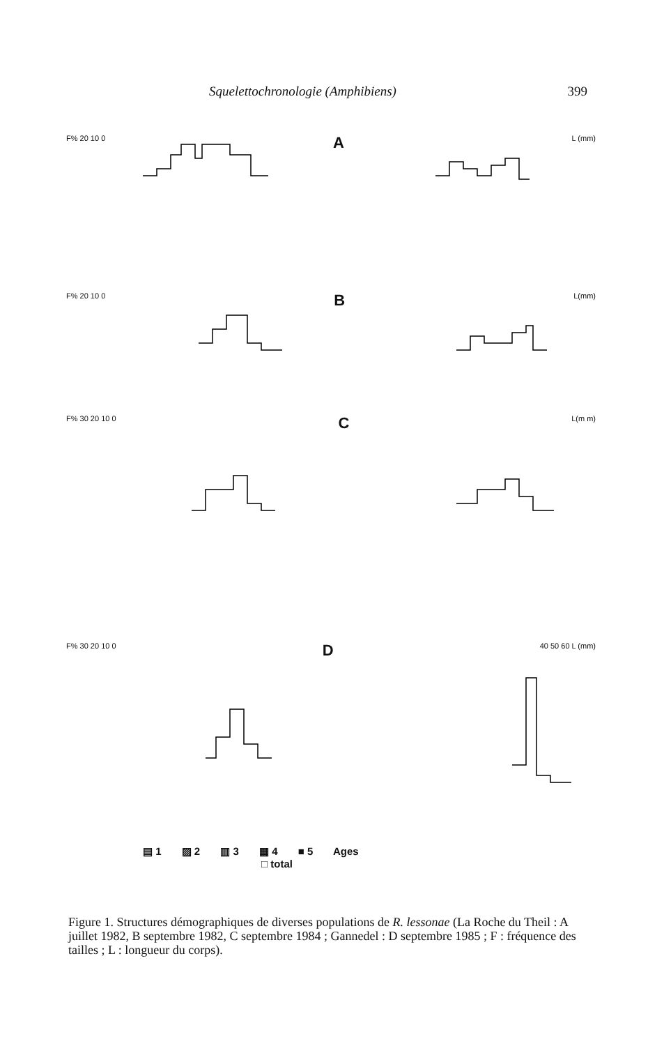Squelettochronologie (Amphibiens) 399
F% 20 10 0 A L (mm)
F% 20 10 0 B L(mm)
F% 30 20 10 0 C L(m m)
F% 30 20 10 0 D 40 50 60 L (mm)
▤ 1 ▨ 2 ▥ 3 ▦ 4 ■ 5 Ages
□ total
Figure 1. Structures démographiques de diverses populations de R. lessonae (La Roche du Theil : A juillet 1982, B septembre 1982, C septembre 1984 ; Gannedel : D septembre 1985 ; F : fréquence des tailles ; L : longueur du corps).